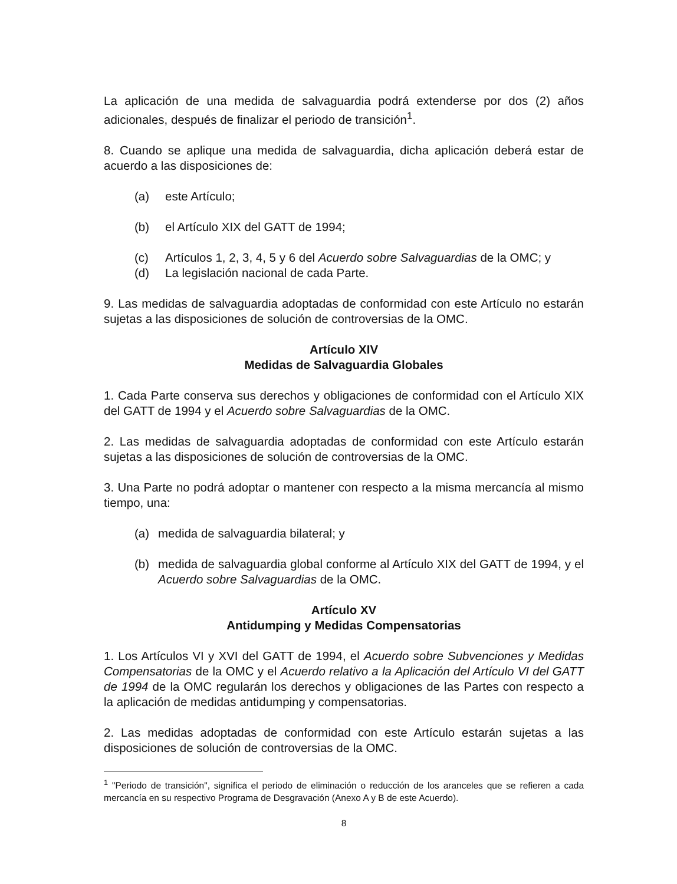La aplicación de una medida de salvaguardia podrá extenderse por dos (2) años adicionales, después de finalizar el periodo de transición<sup>1</sup>.
8. Cuando se aplique una medida de salvaguardia, dicha aplicación deberá estar de acuerdo a las disposiciones de:
(a) este Artículo;
(b) el Artículo XIX del GATT de 1994;
(c) Artículos 1, 2, 3, 4, 5 y 6 del Acuerdo sobre Salvaguardias de la OMC; y
(d) La legislación nacional de cada Parte.
9. Las medidas de salvaguardia adoptadas de conformidad con este Artículo no estarán sujetas a las disposiciones de solución de controversias de la OMC.
Artículo XIV
Medidas de Salvaguardia Globales
1. Cada Parte conserva sus derechos y obligaciones de conformidad con el Artículo XIX del GATT de 1994 y el Acuerdo sobre Salvaguardias de la OMC.
2. Las medidas de salvaguardia adoptadas de conformidad con este Artículo estarán sujetas a las disposiciones de solución de controversias de la OMC.
3. Una Parte no podrá adoptar o mantener con respecto a la misma mercancía al mismo tiempo, una:
(a) medida de salvaguardia bilateral; y
(b) medida de salvaguardia global conforme al Artículo XIX del GATT de 1994, y el Acuerdo sobre Salvaguardias de la OMC.
Artículo XV
Antidumping y Medidas Compensatorias
1. Los Artículos VI y XVI del GATT de 1994, el Acuerdo sobre Subvenciones y Medidas Compensatorias de la OMC y el Acuerdo relativo a la Aplicación del Artículo VI del GATT de 1994 de la OMC regularán los derechos y obligaciones de las Partes con respecto a la aplicación de medidas antidumping y compensatorias.
2. Las medidas adoptadas de conformidad con este Artículo estarán sujetas a las disposiciones de solución de controversias de la OMC.
<sup>1</sup> "Periodo de transición", significa el periodo de eliminación o reducción de los aranceles que se refieren a cada mercancía en su respectivo Programa de Desgravación (Anexo A y B de este Acuerdo).
8